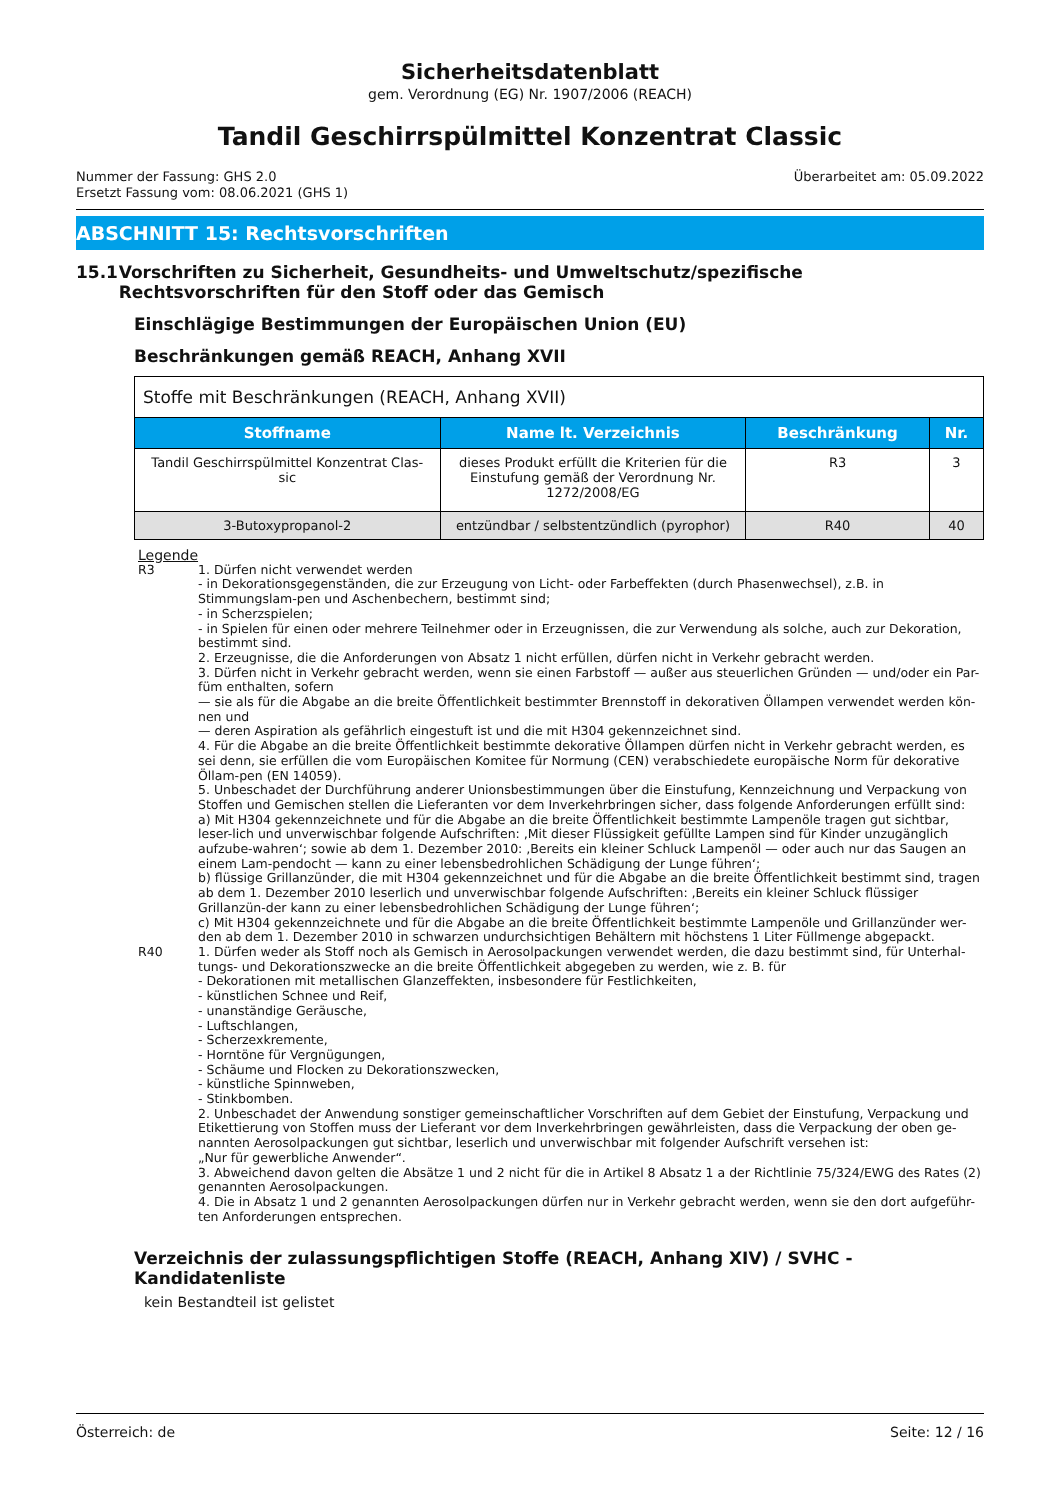Sicherheitsdatenblatt
gem. Verordnung (EG) Nr. 1907/2006 (REACH)
Tandil Geschirrspülmittel Konzentrat Classic
Nummer der Fassung: GHS 2.0
Ersetzt Fassung vom: 08.06.2021 (GHS 1)
Überarbeitet am: 05.09.2022
ABSCHNITT 15: Rechtsvorschriften
15.1 Vorschriften zu Sicherheit, Gesundheits- und Umweltschutz/spezifische Rechtsvorschriften für den Stoff oder das Gemisch
Einschlägige Bestimmungen der Europäischen Union (EU)
Beschränkungen gemäß REACH, Anhang XVII
| Stoffe mit Beschränkungen (REACH, Anhang XVII) | | | |
| Stoffname | Name lt. Verzeichnis | Beschränkung | Nr. |
| Tandil Geschirrspülmittel Konzentrat Clas-sic | dieses Produkt erfüllt die Kriterien für die Einstufung gemäß der Verordnung Nr. 1272/2008/EG | R3 | 3 |
| 3-Butoxypropanol-2 | entzündbar / selbstentzündlich (pyrophor) | R40 | 40 |
Legende
R3 1. Dürfen nicht verwendet werden
- in Dekorationsgegenständen, die zur Erzeugung von Licht- oder Farbeffekten (durch Phasenwechsel), z.B. in Stimmungslam-pen und Aschenbechern, bestimmt sind;
- in Scherzspielen;
- in Spielen für einen oder mehrere Teilnehmer oder in Erzeugnissen, die zur Verwendung als solche, auch zur Dekoration, bestimmt sind.
2. Erzeugnisse, die die Anforderungen von Absatz 1 nicht erfüllen, dürfen nicht in Verkehr gebracht werden.
3. Dürfen nicht in Verkehr gebracht werden, wenn sie einen Farbstoff — außer aus steuerlichen Gründen — und/oder ein Par-füm enthalten, sofern
— sie als für die Abgabe an die breite Öffentlichkeit bestimmter Brennstoff in dekorativen Öllampen verwendet werden kön-nen und
— deren Aspiration als gefährlich eingestuft ist und die mit H304 gekennzeichnet sind.
4. Für die Abgabe an die breite Öffentlichkeit bestimmte dekorative Öllampen dürfen nicht in Verkehr gebracht werden, es sei denn, sie erfüllen die vom Europäischen Komitee für Normung (CEN) verabschiedete europäische Norm für dekorative Öllam-pen (EN 14059).
5. Unbeschadet der Durchführung anderer Unionsbestimmungen über die Einstufung, Kennzeichnung und Verpackung von Stoffen und Gemischen stellen die Lieferanten vor dem Inverkehrbringen sicher, dass folgende Anforderungen erfüllt sind:
a) Mit H304 gekennzeichnete und für die Abgabe an die breite Öffentlichkeit bestimmte Lampenöle tragen gut sichtbar, leser-lich und unverwischbar folgende Aufschriften: ‚Mit dieser Flüssigkeit gefüllte Lampen sind für Kinder unzugänglich aufzube-wahren‘; sowie ab dem 1. Dezember 2010: ‚Bereits ein kleiner Schluck Lampenöl — oder auch nur das Saugen an einem Lam-pendocht — kann zu einer lebensbedrohlichen Schädigung der Lunge führen‘;
b) flüssige Grillanzünder, die mit H304 gekennzeichnet und für die Abgabe an die breite Öffentlichkeit bestimmt sind, tragen ab dem 1. Dezember 2010 leserlich und unverwischbar folgende Aufschriften: ‚Bereits ein kleiner Schluck flüssiger Grillanzün-der kann zu einer lebensbedrohlichen Schädigung der Lunge führen‘;
c) Mit H304 gekennzeichnete und für die Abgabe an die breite Öffentlichkeit bestimmte Lampenöle und Grillanzünder wer-den ab dem 1. Dezember 2010 in schwarzen undurchsichtigen Behältern mit höchstens 1 Liter Füllmenge abgepackt.
R40 1. Dürfen weder als Stoff noch als Gemisch in Aerosolpackungen verwendet werden, die dazu bestimmt sind, für Unterhal-tungs- und Dekorationszwecke an die breite Öffentlichkeit abgegeben zu werden, wie z. B. für
- Dekorationen mit metallischen Glanzeffekten, insbesondere für Festlichkeiten,
- künstlichen Schnee und Reif,
- unanständige Geräusche,
- Luftschlangen,
- Scherzexkremente,
- Horntöne für Vergnügungen,
- Schäume und Flocken zu Dekorationszwecken,
- künstliche Spinnweben,
- Stinkbomben.
2. Unbeschadet der Anwendung sonstiger gemeinschaftlicher Vorschriften auf dem Gebiet der Einstufung, Verpackung und Etikettierung von Stoffen muss der Lieferant vor dem Inverkehrbringen gewährleisten, dass die Verpackung der oben ge-nannten Aerosolpackungen gut sichtbar, leserlich und unverwischbar mit folgender Aufschrift versehen ist:
„Nur für gewerbliche Anwender“.
3. Abweichend davon gelten die Absätze 1 und 2 nicht für die in Artikel 8 Absatz 1 a der Richtlinie 75/324/EWG des Rates (2) genannten Aerosolpackungen.
4. Die in Absatz 1 und 2 genannten Aerosolpackungen dürfen nur in Verkehr gebracht werden, wenn sie den dort aufgeführ-ten Anforderungen entsprechen.
Verzeichnis der zulassungspflichtigen Stoffe (REACH, Anhang XIV) / SVHC - Kandidatenliste
kein Bestandteil ist gelistet
Österreich: de Seite: 12 / 16